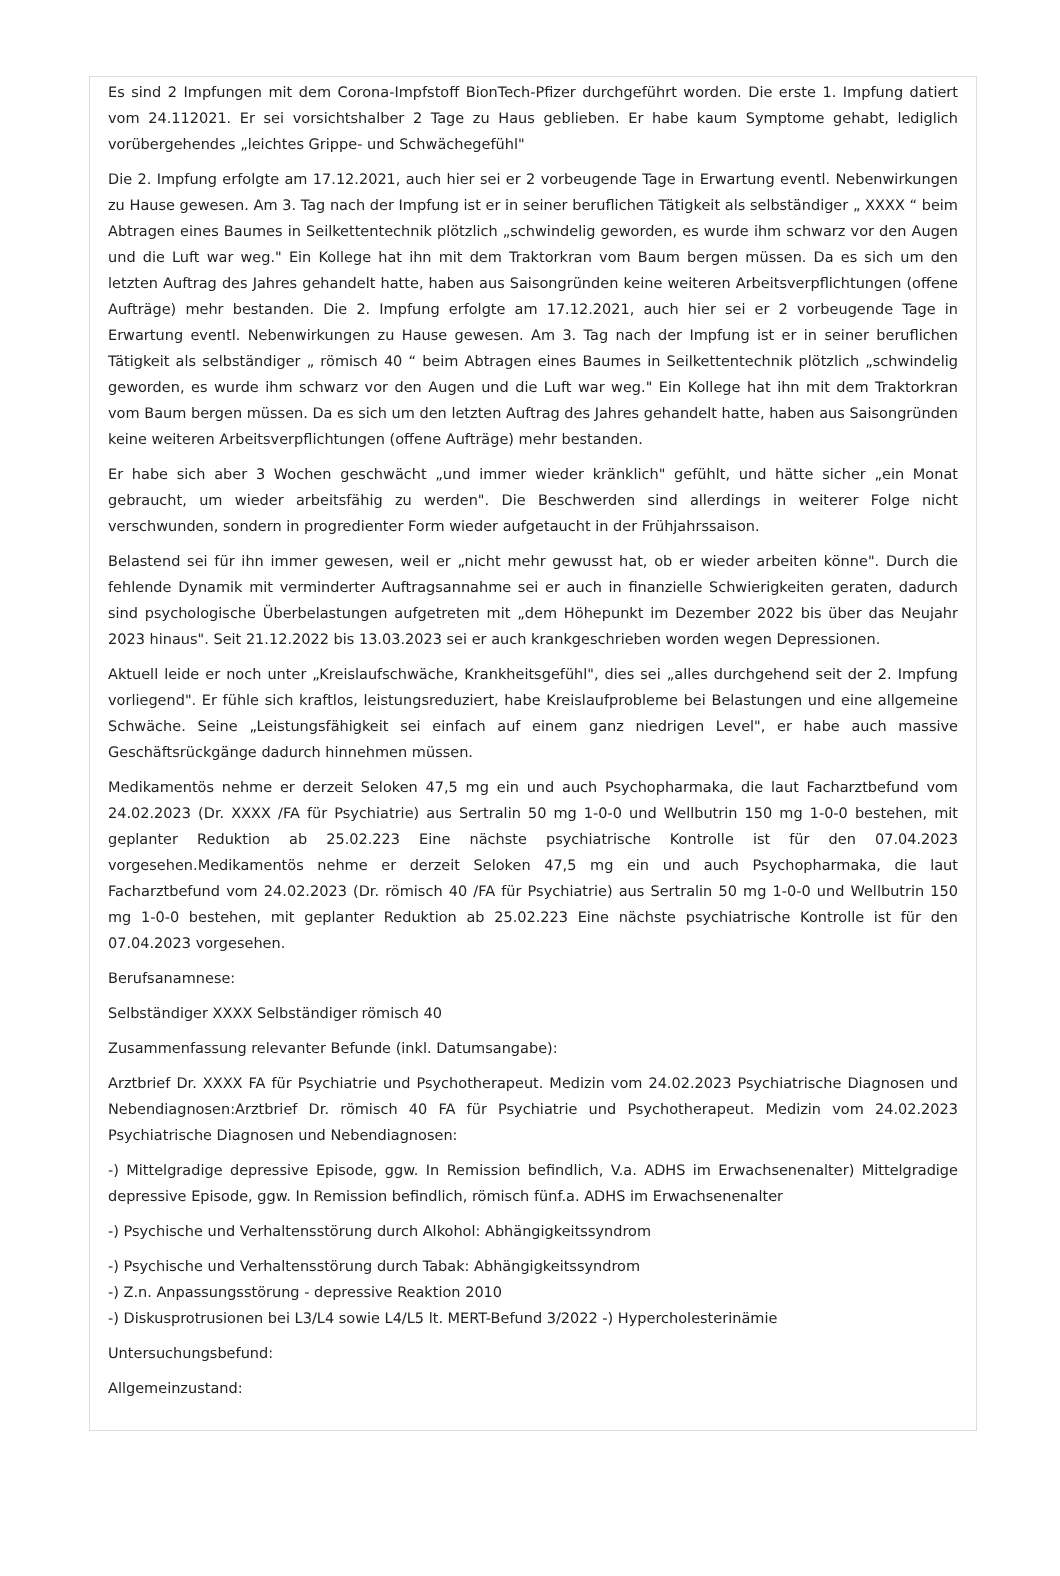Es sind 2 Impfungen mit dem Corona-Impfstoff BionTech-Pfizer durchgeführt worden. Die erste 1. Impfung datiert vom 24.112021. Er sei vorsichtshalber 2 Tage zu Haus geblieben. Er habe kaum Symptome gehabt, lediglich vorübergehendes „leichtes Grippe- und Schwächegefühl"
Die 2. Impfung erfolgte am 17.12.2021, auch hier sei er 2 vorbeugende Tage in Erwartung eventl. Nebenwirkungen zu Hause gewesen. Am 3. Tag nach der Impfung ist er in seiner beruflichen Tätigkeit als selbständiger „ XXXX “ beim Abtragen eines Baumes in Seilkettentechnik plötzlich „schwindelig geworden, es wurde ihm schwarz vor den Augen und die Luft war weg." Ein Kollege hat ihn mit dem Traktorkran vom Baum bergen müssen. Da es sich um den letzten Auftrag des Jahres gehandelt hatte, haben aus Saisongründen keine weiteren Arbeitsverpflichtungen (offene Aufträge) mehr bestanden. Die 2. Impfung erfolgte am 17.12.2021, auch hier sei er 2 vorbeugende Tage in Erwartung eventl. Nebenwirkungen zu Hause gewesen. Am 3. Tag nach der Impfung ist er in seiner beruflichen Tätigkeit als selbständiger „ römisch 40 “ beim Abtragen eines Baumes in Seilkettentechnik plötzlich „schwindelig geworden, es wurde ihm schwarz vor den Augen und die Luft war weg." Ein Kollege hat ihn mit dem Traktorkran vom Baum bergen müssen. Da es sich um den letzten Auftrag des Jahres gehandelt hatte, haben aus Saisongründen keine weiteren Arbeitsverpflichtungen (offene Aufträge) mehr bestanden.
Er habe sich aber 3 Wochen geschwächt „und immer wieder kränklich" gefühlt, und hätte sicher „ein Monat gebraucht, um wieder arbeitsfähig zu werden". Die Beschwerden sind allerdings in weiterer Folge nicht verschwunden, sondern in progredienter Form wieder aufgetaucht in der Frühjahrssaison.
Belastend sei für ihn immer gewesen, weil er „nicht mehr gewusst hat, ob er wieder arbeiten könne". Durch die fehlende Dynamik mit verminderter Auftragsannahme sei er auch in finanzielle Schwierigkeiten geraten, dadurch sind psychologische Überbelastungen aufgetreten mit „dem Höhepunkt im Dezember 2022 bis über das Neujahr 2023 hinaus". Seit 21.12.2022 bis 13.03.2023 sei er auch krankgeschrieben worden wegen Depressionen.
Aktuell leide er noch unter „Kreislaufschwäche, Krankheitsgefühl", dies sei „alles durchgehend seit der 2. Impfung vorliegend". Er fühle sich kraftlos, leistungsreduziert, habe Kreislaufprobleme bei Belastungen und eine allgemeine Schwäche. Seine „Leistungsfähigkeit sei einfach auf einem ganz niedrigen Level", er habe auch massive Geschäftsrückgänge dadurch hinnehmen müssen.
Medikamentös nehme er derzeit Seloken 47,5 mg ein und auch Psychopharmaka, die laut Facharztbefund vom 24.02.2023 (Dr. XXXX /FA für Psychiatrie) aus Sertralin 50 mg 1-0-0 und Wellbutrin 150 mg 1-0-0 bestehen, mit geplanter Reduktion ab 25.02.223 Eine nächste psychiatrische Kontrolle ist für den 07.04.2023 vorgesehen.Medikamentös nehme er derzeit Seloken 47,5 mg ein und auch Psychopharmaka, die laut Facharztbefund vom 24.02.2023 (Dr. römisch 40 /FA für Psychiatrie) aus Sertralin 50 mg 1-0-0 und Wellbutrin 150 mg 1-0-0 bestehen, mit geplanter Reduktion ab 25.02.223 Eine nächste psychiatrische Kontrolle ist für den 07.04.2023 vorgesehen.
Berufsanamnese:
Selbständiger XXXX Selbständiger römisch 40
Zusammenfassung relevanter Befunde (inkl. Datumsangabe):
Arztbrief Dr. XXXX FA für Psychiatrie und Psychotherapeut. Medizin vom 24.02.2023 Psychiatrische Diagnosen und Nebendiagnosen:Arztbrief Dr. römisch 40 FA für Psychiatrie und Psychotherapeut. Medizin vom 24.02.2023 Psychiatrische Diagnosen und Nebendiagnosen:
-) Mittelgradige depressive Episode, ggw. In Remission befindlich, V.a. ADHS im Erwachsenenalter) Mittelgradige depressive Episode, ggw. In Remission befindlich, römisch fünf.a. ADHS im Erwachsenenalter
-) Psychische und Verhaltensstörung durch Alkohol: Abhängigkeitssyndrom
-) Psychische und Verhaltensstörung durch Tabak: Abhängigkeitssyndrom
-) Z.n. Anpassungsstörung - depressive Reaktion 2010
-) Diskusprotrusionen bei L3/L4 sowie L4/L5 lt. MERT-Befund 3/2022 -) Hypercholesterinämie
Untersuchungsbefund:
Allgemeinzustand: